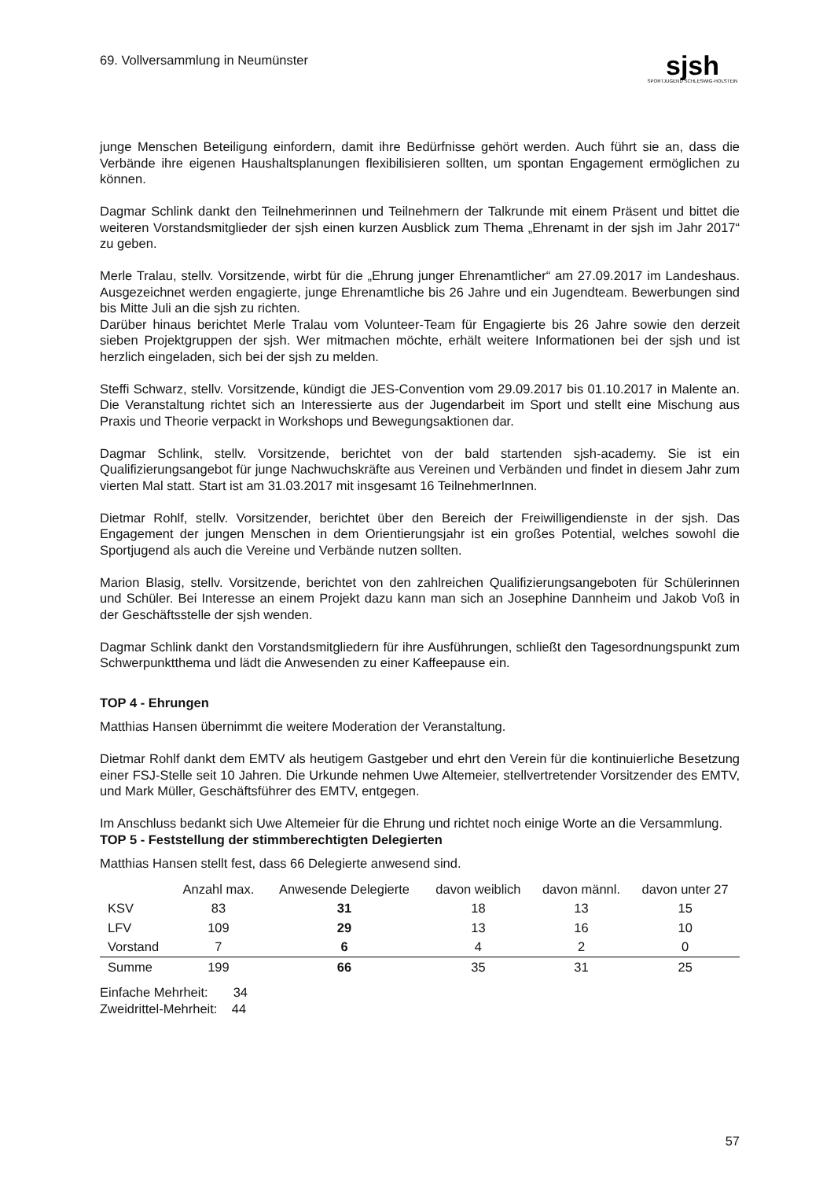69. Vollversammlung in Neumünster
sjsh
SPORTJUGEND SCHLESWIG-HOLSTEIN
junge Menschen Beteiligung einfordern, damit ihre Bedürfnisse gehört werden. Auch führt sie an, dass die Verbände ihre eigenen Haushaltsplanungen flexibilisieren sollten, um spontan Engagement ermöglichen zu können.
Dagmar Schlink dankt den Teilnehmerinnen und Teilnehmern der Talkrunde mit einem Präsent und bittet die weiteren Vorstandsmitglieder der sjsh einen kurzen Ausblick zum Thema „Ehrenamt in der sjsh im Jahr 2017“ zu geben.
Merle Tralau, stellv. Vorsitzende, wirbt für die „Ehrung junger Ehrenamtlicher“ am 27.09.2017 im Landeshaus. Ausgezeichnet werden engagierte, junge Ehrenamtliche bis 26 Jahre und ein Jugendteam. Bewerbungen sind bis Mitte Juli an die sjsh zu richten.
Darüber hinaus berichtet Merle Tralau vom Volunteer-Team für Engagierte bis 26 Jahre sowie den derzeit sieben Projektgruppen der sjsh. Wer mitmachen möchte, erhält weitere Informationen bei der sjsh und ist herzlich eingeladen, sich bei der sjsh zu melden.
Steffi Schwarz, stellv. Vorsitzende, kündigt die JES-Convention vom 29.09.2017 bis 01.10.2017 in Malente an. Die Veranstaltung richtet sich an Interessierte aus der Jugendarbeit im Sport und stellt eine Mischung aus Praxis und Theorie verpackt in Workshops und Bewegungsaktionen dar.
Dagmar Schlink, stellv. Vorsitzende, berichtet von der bald startenden sjsh-academy. Sie ist ein Qualifizierungsangebot für junge Nachwuchskräfte aus Vereinen und Verbänden und findet in diesem Jahr zum vierten Mal statt. Start ist am 31.03.2017 mit insgesamt 16 TeilnehmerInnen.
Dietmar Rohlf, stellv. Vorsitzender, berichtet über den Bereich der Freiwilligendienste in der sjsh. Das Engagement der jungen Menschen in dem Orientierungsjahr ist ein großes Potential, welches sowohl die Sportjugend als auch die Vereine und Verbände nutzen sollten.
Marion Blasig, stellv. Vorsitzende, berichtet von den zahlreichen Qualifizierungsangeboten für Schülerinnen und Schüler. Bei Interesse an einem Projekt dazu kann man sich an Josephine Dannheim und Jakob Voß in der Geschäftsstelle der sjsh wenden.
Dagmar Schlink dankt den Vorstandsmitgliedern für ihre Ausführungen, schließt den Tagesordnungspunkt zum Schwerpunktthema und lädt die Anwesenden zu einer Kaffeepause ein.
TOP 4 - Ehrungen
Matthias Hansen übernimmt die weitere Moderation der Veranstaltung.
Dietmar Rohlf dankt dem EMTV als heutigem Gastgeber und ehrt den Verein für die kontinuierliche Besetzung einer FSJ-Stelle seit 10 Jahren. Die Urkunde nehmen Uwe Altemeier, stellvertretender Vorsitzender des EMTV, und Mark Müller, Geschäftsführer des EMTV, entgegen.
Im Anschluss bedankt sich Uwe Altemeier für die Ehrung und richtet noch einige Worte an die Versammlung.
TOP 5 - Feststellung der stimmberechtigten Delegierten
Matthias Hansen stellt fest, dass 66 Delegierte anwesend sind.
| | Anzahl max. | Anwesende Delegierte | davon weiblich | davon männl. | davon unter 27 |
| --- | --- | --- | --- | --- | --- |
| KSV | 83 | 31 | 18 | 13 | 15 |
| LFV | 109 | 29 | 13 | 16 | 10 |
| Vorstand | 7 | 6 | 4 | 2 | 0 |
| Summe | 199 | 66 | 35 | 31 | 25 |
Einfache Mehrheit: 34
Zweidrittel-Mehrheit: 44
57